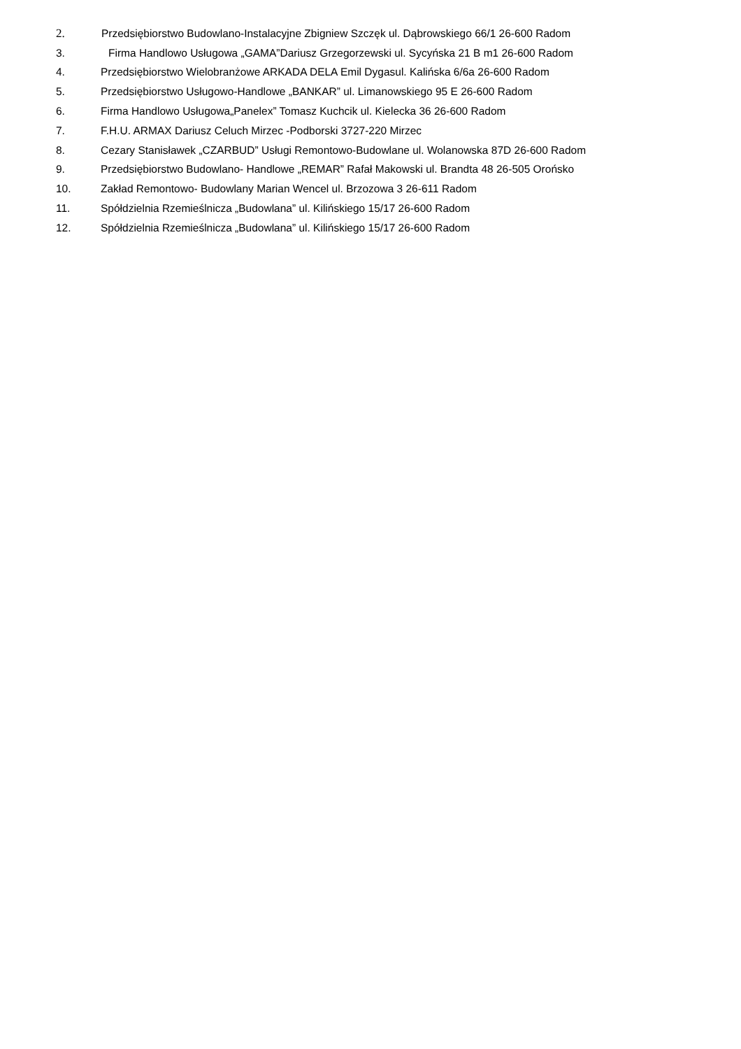2. Przedsiębiorstwo Budowlano-Instalacyjne Zbigniew Szczęk ul. Dąbrowskiego 66/1 26-600 Radom
3. Firma Handlowo Usługowa „GAMA”Dariusz Grzegorzewski ul. Sycyńska 21 B m1 26-600 Radom
4. Przedsiębiorstwo Wielobranżowe ARKADA DELA Emil Dygasul. Kalińska 6/6a 26-600 Radom
5. Przedsiębiorstwo Usługowo-Handlowe „BANKAR” ul. Limanowskiego 95 E 26-600 Radom
6. Firma Handlowo Usługowa„Panelex” Tomasz Kuchcik ul. Kielecka 36 26-600 Radom
7. F.H.U. ARMAX Dariusz Celuch Mirzec -Podborski 3727-220 Mirzec
8. Cezary Stanisławek „CZARBUD” Usługi Remontowo-Budowlane ul. Wolanowska 87D 26-600 Radom
9. Przedsiębiorstwo Budowlano- Handlowe „REMAR” Rafał Makowski ul. Brandta 48 26-505 Orońsko
10. Zakład Remontowo- Budowlany Marian Wencel ul. Brzozowa 3 26-611 Radom
11. Spółdzielnia Rzemieślnicza „Budowlana” ul. Kilińskiego 15/17 26-600 Radom
12. Spółdzielnia Rzemieślnicza „Budowlana” ul. Kilińskiego 15/17 26-600 Radom